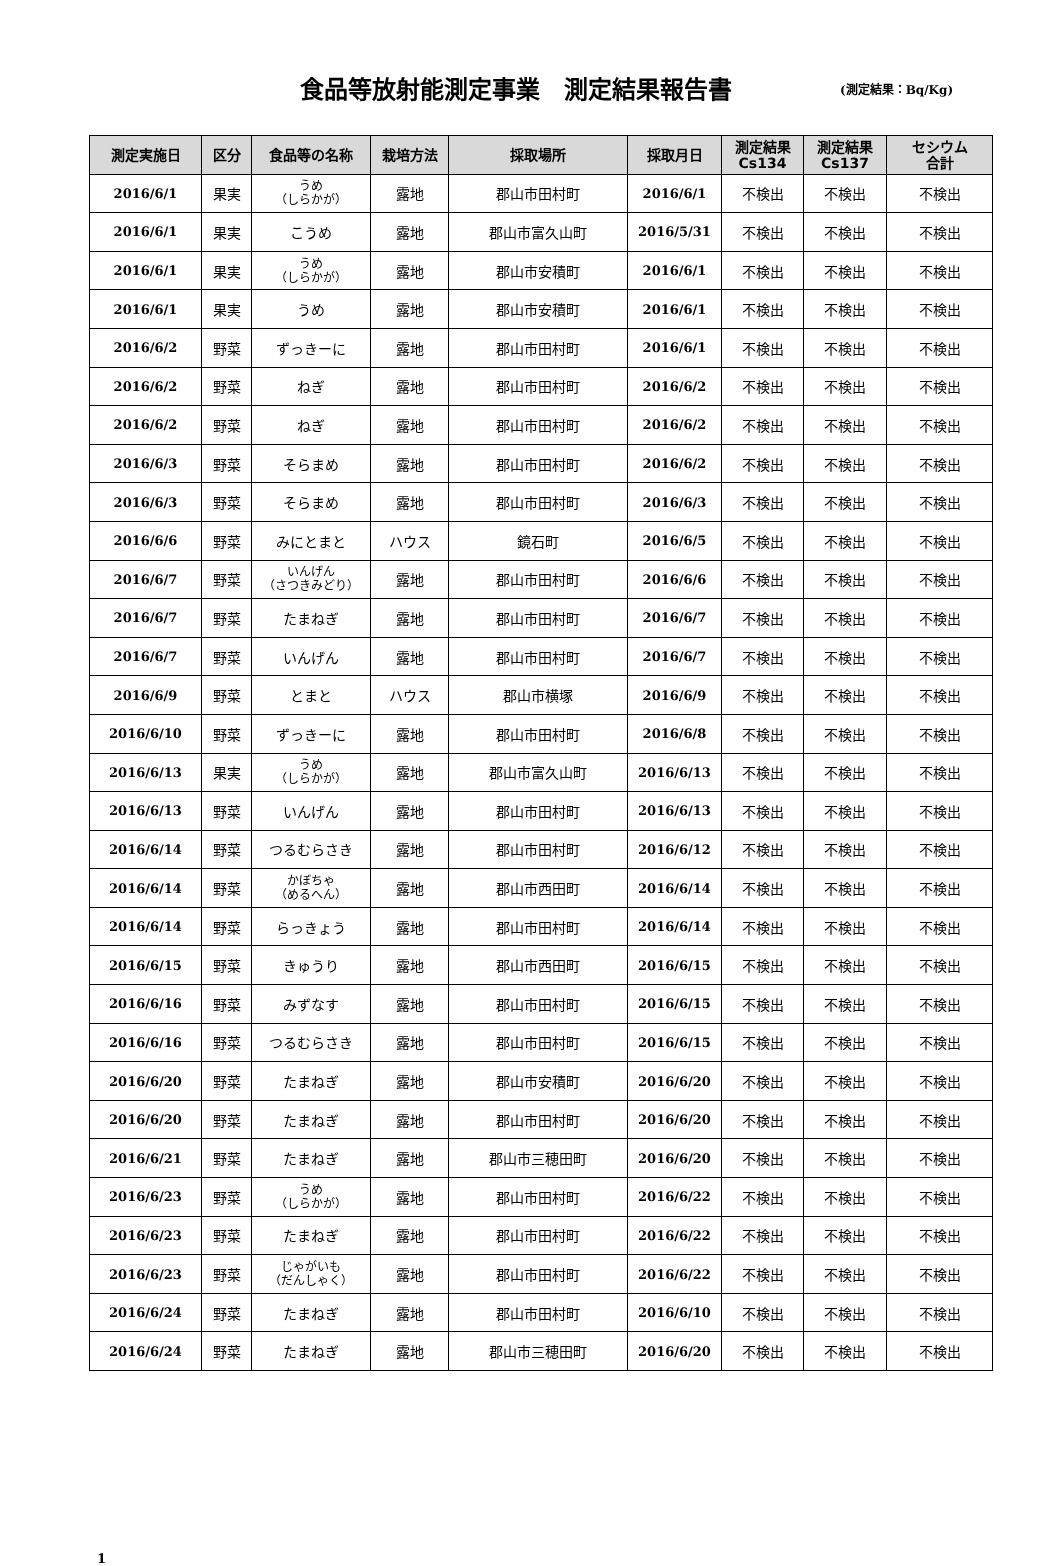食品等放射能測定事業　測定結果報告書
(測定結果：Bq/Kg)
| 測定実施日 | 区分 | 食品等の名称 | 栽培方法 | 採取場所 | 採取月日 | 測定結果 Cs134 | 測定結果 Cs137 | セシウム 合計 |
| --- | --- | --- | --- | --- | --- | --- | --- | --- |
| 2016/6/1 | 果実 | うめ （しらかが） | 露地 | 郡山市田村町 | 2016/6/1 | 不検出 | 不検出 | 不検出 |
| 2016/6/1 | 果実 | こうめ | 露地 | 郡山市富久山町 | 2016/5/31 | 不検出 | 不検出 | 不検出 |
| 2016/6/1 | 果実 | うめ （しらかが） | 露地 | 郡山市安積町 | 2016/6/1 | 不検出 | 不検出 | 不検出 |
| 2016/6/1 | 果実 | うめ | 露地 | 郡山市安積町 | 2016/6/1 | 不検出 | 不検出 | 不検出 |
| 2016/6/2 | 野菜 | ずっきーに | 露地 | 郡山市田村町 | 2016/6/1 | 不検出 | 不検出 | 不検出 |
| 2016/6/2 | 野菜 | ねぎ | 露地 | 郡山市田村町 | 2016/6/2 | 不検出 | 不検出 | 不検出 |
| 2016/6/2 | 野菜 | ねぎ | 露地 | 郡山市田村町 | 2016/6/2 | 不検出 | 不検出 | 不検出 |
| 2016/6/3 | 野菜 | そらまめ | 露地 | 郡山市田村町 | 2016/6/2 | 不検出 | 不検出 | 不検出 |
| 2016/6/3 | 野菜 | そらまめ | 露地 | 郡山市田村町 | 2016/6/3 | 不検出 | 不検出 | 不検出 |
| 2016/6/6 | 野菜 | みにとまと | ハウス | 鏡石町 | 2016/6/5 | 不検出 | 不検出 | 不検出 |
| 2016/6/7 | 野菜 | いんげん （さつきみどり） | 露地 | 郡山市田村町 | 2016/6/6 | 不検出 | 不検出 | 不検出 |
| 2016/6/7 | 野菜 | たまねぎ | 露地 | 郡山市田村町 | 2016/6/7 | 不検出 | 不検出 | 不検出 |
| 2016/6/7 | 野菜 | いんげん | 露地 | 郡山市田村町 | 2016/6/7 | 不検出 | 不検出 | 不検出 |
| 2016/6/9 | 野菜 | とまと | ハウス | 郡山市横塚 | 2016/6/9 | 不検出 | 不検出 | 不検出 |
| 2016/6/10 | 野菜 | ずっきーに | 露地 | 郡山市田村町 | 2016/6/8 | 不検出 | 不検出 | 不検出 |
| 2016/6/13 | 果実 | うめ （しらかが） | 露地 | 郡山市富久山町 | 2016/6/13 | 不検出 | 不検出 | 不検出 |
| 2016/6/13 | 野菜 | いんげん | 露地 | 郡山市田村町 | 2016/6/13 | 不検出 | 不検出 | 不検出 |
| 2016/6/14 | 野菜 | つるむらさき | 露地 | 郡山市田村町 | 2016/6/12 | 不検出 | 不検出 | 不検出 |
| 2016/6/14 | 野菜 | かぼちゃ （めるへん） | 露地 | 郡山市西田町 | 2016/6/14 | 不検出 | 不検出 | 不検出 |
| 2016/6/14 | 野菜 | らっきょう | 露地 | 郡山市田村町 | 2016/6/14 | 不検出 | 不検出 | 不検出 |
| 2016/6/15 | 野菜 | きゅうり | 露地 | 郡山市西田町 | 2016/6/15 | 不検出 | 不検出 | 不検出 |
| 2016/6/16 | 野菜 | みずなす | 露地 | 郡山市田村町 | 2016/6/15 | 不検出 | 不検出 | 不検出 |
| 2016/6/16 | 野菜 | つるむらさき | 露地 | 郡山市田村町 | 2016/6/15 | 不検出 | 不検出 | 不検出 |
| 2016/6/20 | 野菜 | たまねぎ | 露地 | 郡山市安積町 | 2016/6/20 | 不検出 | 不検出 | 不検出 |
| 2016/6/20 | 野菜 | たまねぎ | 露地 | 郡山市田村町 | 2016/6/20 | 不検出 | 不検出 | 不検出 |
| 2016/6/21 | 野菜 | たまねぎ | 露地 | 郡山市三穂田町 | 2016/6/20 | 不検出 | 不検出 | 不検出 |
| 2016/6/23 | 野菜 | うめ （しらかが） | 露地 | 郡山市田村町 | 2016/6/22 | 不検出 | 不検出 | 不検出 |
| 2016/6/23 | 野菜 | たまねぎ | 露地 | 郡山市田村町 | 2016/6/22 | 不検出 | 不検出 | 不検出 |
| 2016/6/23 | 野菜 | じゃがいも （だんしゃく） | 露地 | 郡山市田村町 | 2016/6/22 | 不検出 | 不検出 | 不検出 |
| 2016/6/24 | 野菜 | たまねぎ | 露地 | 郡山市田村町 | 2016/6/10 | 不検出 | 不検出 | 不検出 |
| 2016/6/24 | 野菜 | たまねぎ | 露地 | 郡山市三穂田町 | 2016/6/20 | 不検出 | 不検出 | 不検出 |
1